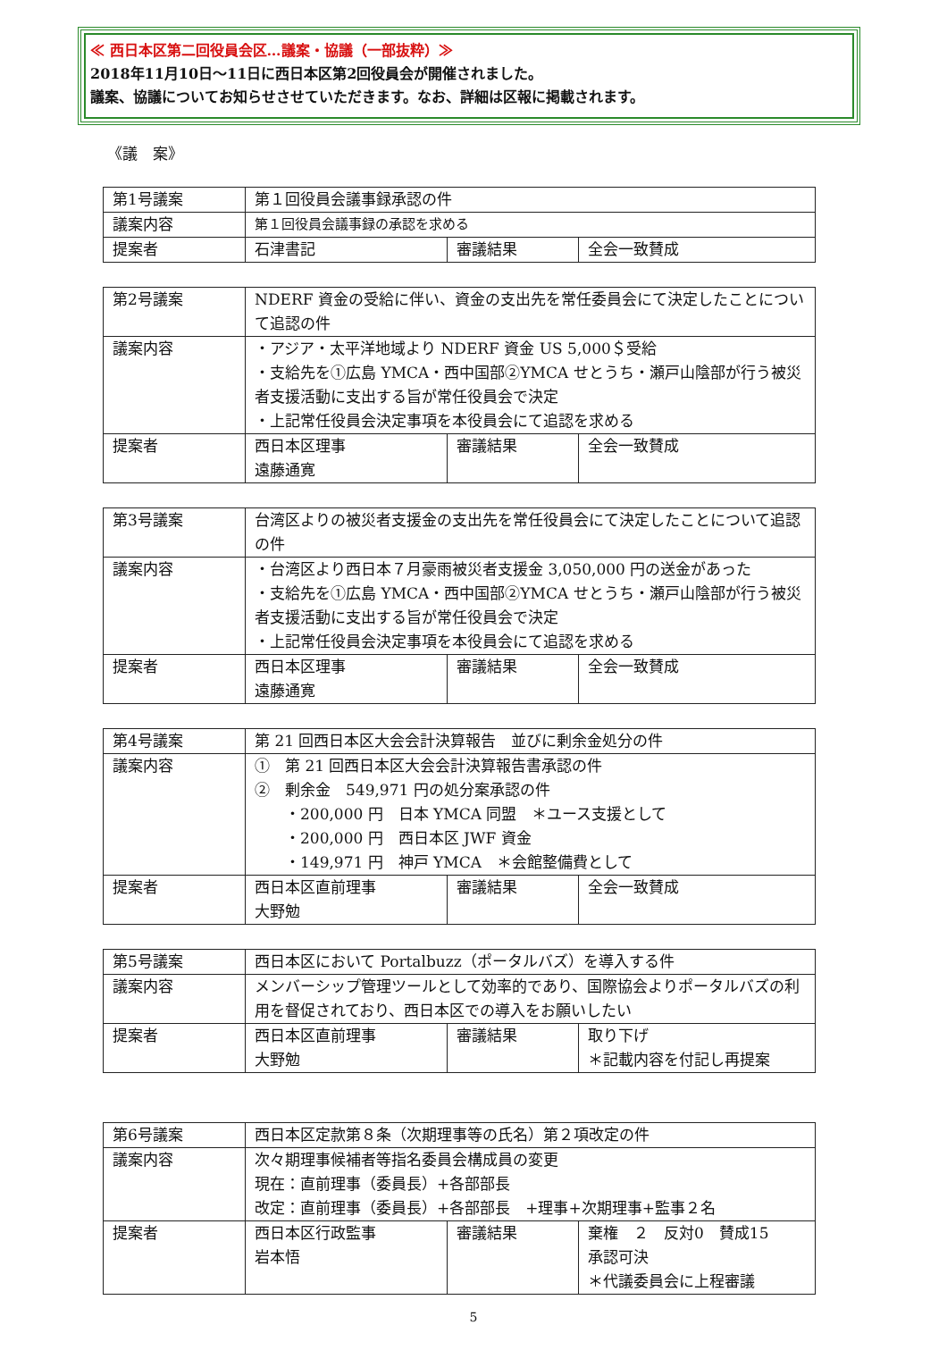≪ 西日本区第二回役員会区…議案・協議（一部抜粋）≫
2018年11月10日～11日に西日本区第2回役員会が開催されました。
議案、協議についてお知らせさせていただきます。なお、詳細は区報に掲載されます。
《議　案》
| 第1号議案 | 第１回役員会議事録承認の件 | | |
| 議案内容 | 第１回役員会議事録の承認を求める | | |
| 提案者 | 石津書記 | 審議結果 | 全会一致賛成 |
| 第2号議案 | NDERF 資金の受給に伴い、資金の支出先を常任委員会にて決定したことについて追認の件 | | |
| 議案内容 | ・アジア・太平洋地域より NDERF 資金 US 5,000＄受給 ・支給先を①広島 YMCA・西中国部②YMCA せとうち・瀬戸山陰部が行う被災者支援活動に支出する旨が常任役員会で決定 ・上記常任役員会決定事項を本役員会にて追認を求める | | |
| 提案者 | 西日本区理事 遠藤通寛 | 審議結果 | 全会一致賛成 |
| 第3号議案 | 台湾区よりの被災者支援金の支出先を常任役員会にて決定したことについて追認の件 | | |
| 議案内容 | ・台湾区より西日本７月豪雨被災者支援金 3,050,000 円の送金があった ・支給先を①広島 YMCA・西中国部②YMCA せとうち・瀬戸山陰部が行う被災者支援活動に支出する旨が常任役員会で決定 ・上記常任役員会決定事項を本役員会にて追認を求める | | |
| 提案者 | 西日本区理事 遠藤通寛 | 審議結果 | 全会一致賛成 |
| 第4号議案 | 第 21 回西日本区大会会計決算報告 並びに剰余金処分の件 | | |
| 議案内容 | ① 第 21 回西日本区大会会計決算報告書承認の件 ② 剰余金 549,971 円の処分案承認の件 ・200,000 円 日本 YMCA 同盟 ＊ユース支援として ・200,000 円 西日本区 JWF 資金 ・149,971 円 神戸 YMCA ＊会館整備費として | | |
| 提案者 | 西日本区直前理事 大野勉 | 審議結果 | 全会一致賛成 |
| 第5号議案 | 西日本区において Portalbuzz（ポータルバズ）を導入する件 | | |
| 議案内容 | メンバーシップ管理ツールとして効率的であり、国際協会よりポータルバズの利用を督促されており、西日本区での導入をお願いしたい | | |
| 提案者 | 西日本区直前理事 大野勉 | 審議結果 | 取り下げ ＊記載内容を付記し再提案 |
| 第6号議案 | 西日本区定款第８条（次期理事等の氏名）第２項改定の件 | | |
| 議案内容 | 次々期理事候補者等指名委員会構成員の変更 現在：直前理事（委員長）+各部部長 改定：直前理事（委員長）+各部部長 +理事+次期理事+監事２名 | | |
| 提案者 | 西日本区行政監事 岩本悟 | 審議結果 | 棄権 ２ 反対0 賛成15 承認可決 ＊代議委員会に上程審議 |
5